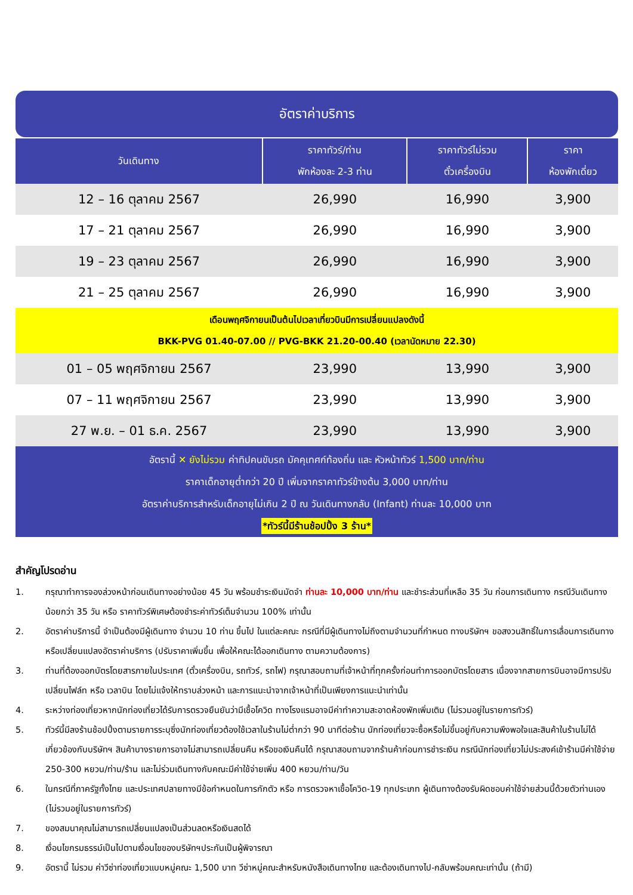อัตราค่าบริการ
| วันเดินทาง | ราคาทัวร์/ท่าน พักห้องละ 2-3 ท่าน | ราคาทัวร์ไม่รวม ตั๋วเครื่องบิน | ราคา ห้องพักเดี่ยว |
| --- | --- | --- | --- |
| 12 – 16 ตุลาคม 2567 | 26,990 | 16,990 | 3,900 |
| 17 – 21 ตุลาคม 2567 | 26,990 | 16,990 | 3,900 |
| 19 – 23 ตุลาคม 2567 | 26,990 | 16,990 | 3,900 |
| 21 – 25 ตุลาคม 2567 | 26,990 | 16,990 | 3,900 |
| เดือนพฤศจิกายนเป็นต้นไปเวลาเที่ยวบินมีการเปลี่ยนแปลงดังนี้ BKK-PVG 01.40-07.00 // PVG-BKK 21.20-00.40 (เวลานัดหมาย 22.30) | | | |
| 01 – 05 พฤศจิกายน 2567 | 23,990 | 13,990 | 3,900 |
| 07 – 11 พฤศจิกายน 2567 | 23,990 | 13,990 | 3,900 |
| 27 พ.ย. – 01 ธ.ค. 2567 | 23,990 | 13,990 | 3,900 |
| อัตรานี้ ✕ ยังไม่รวม ค่าทิปคนขับรถ มัคคุเทศก์ท้องถิ่น และ หัวหน้าทัวร์ 1,500 บาท/ท่าน ราคาเด็กอายุต่ำกว่า 20 ปี เพิ่มจากราคาทัวร์ข้างต้น 3,000 บาท/ท่าน อัตราค่าบริการสำหรับเด็กอายุไม่เกิน 2 ปี ณ วันเดินทางกลับ (Infant) ท่านละ 10,000 บาท *ทัวร์นี้มีร้านช้อปปิ้ง 3 ร้าน* | | | |
สำคัญโปรดอ่าน
1. กรุณาทำการจองล่วงหน้าก่อนเดินทางอย่างน้อย 45 วัน พร้อมชำระเงินมัดจำ ท่านละ 10,000 บาท/ท่าน และชำระส่วนที่เหลือ 35 วัน ก่อนการเดินทาง กรณีวันเดินทางน้อยกว่า 35 วัน หรือ ราคาทัวร์พิเศษต้องชำระค่าทัวร์เต็มจำนวน 100% เท่านั้น
2. อัตราค่าบริการนี้ จำเป็นต้องมีผู้เดินทาง จำนวน 10 ท่าน ขึ้นไป ในแต่ละคณะ กรณีที่มีผู้เดินทางไม่ถึงตามจำนวนที่กำหนด ทางบริษัทฯ ขอสงวนสิทธิ์ในการเลื่อนการเดินทาง หรือเปลี่ยนแปลงอัตราค่าบริการ (ปรับราคาเพิ่มขึ้น เพื่อให้คณะได้ออกเดินทาง ตามความต้องการ)
3. ท่านที่ต้องออกบัตรโดยสารภายในประเทศ (ตั๋วเครื่องบิน, รถทัวร์, รถไฟ) กรุณาสอบถามที่เจ้าหน้าที่ทุกครั้งก่อนทำการออกบัตรโดยสาร เนื่องจากสายการบินอาจมีการปรับเปลี่ยนไฟล์ท หรือ เวลาบิน โดยไม่แจ้งให้ทราบล่วงหน้า และการแนะนำจากเจ้าหน้าที่เป็นเพียงการแนะนำเท่านั้น
4. ระหว่างท่องเที่ยวหากนักท่องเที่ยวได้รับการตรวจยืนยันว่ามีเชื้อโควิด ทางโรงแรมอาจมีค่าทำความสะอาดห้องพักเพิ่มเติม (ไม่รวมอยู่ในรายการทัวร์)
5. ทัวร์นี้มีลงร้านช้อปปิ้งตามรายการระบุซึ่งนักท่องเที่ยวต้องใช้เวลาในร้านไม่ต่ำกว่า 90 นาทีต่อร้าน นักท่องเที่ยวจะซื้อหรือไม่ขึ้นอยู่กับความพึงพอใจและสินค้าในร้านไม่ได้เกี่ยวข้องกับบริษัทฯ สินค้าบางรายการอาจไม่สามารถเปลี่ยนคืน หรือขอเงินคืนได้ กรุณาสอบถามจากร้านค้าก่อนการชำระเงิน กรณีนักท่องเที่ยวไม่ประสงค์เข้าร้านมีค่าใช้จ่าย 250-300 หยวน/ท่าน/ร้าน และไม่ร่วมเดินทางกับคณะมีค่าใช้จ่ายเพิ่ม 400 หยวน/ท่าน/วัน
6. ในกรณีที่ภาครัฐทั้งไทย และประเทศปลายทางมีข้อกำหนดในการกักตัว หรือ การตรวจหาเชื้อโควิด-19 ทุกประเภท ผู้เดินทางต้องรับผิดชอบค่าใช้จ่ายส่วนนี้ด้วยตัวท่านเอง (ไม่รวมอยู่ในรายการทัวร์)
7. ของสมนาคุณไม่สามารถเปลี่ยนแปลงเป็นส่วนลดหรือเงินสดได้
8. เงื่อนไขกรมธรรม์เป็นไปตามเงื่อนไขของบริษัทฯประกันเป็นผู้พิจารณา
9. อัตรานี้ ไม่รวม ค่าวีซ่าท่องเที่ยวแบบหมู่คณะ 1,500 บาท วีซ่าหมู่คณะสำหรับหนังสือเดินทางไทย และต้องเดินทางไป-กลับพร้อมคณะเท่านั้น (ถ้ามี)